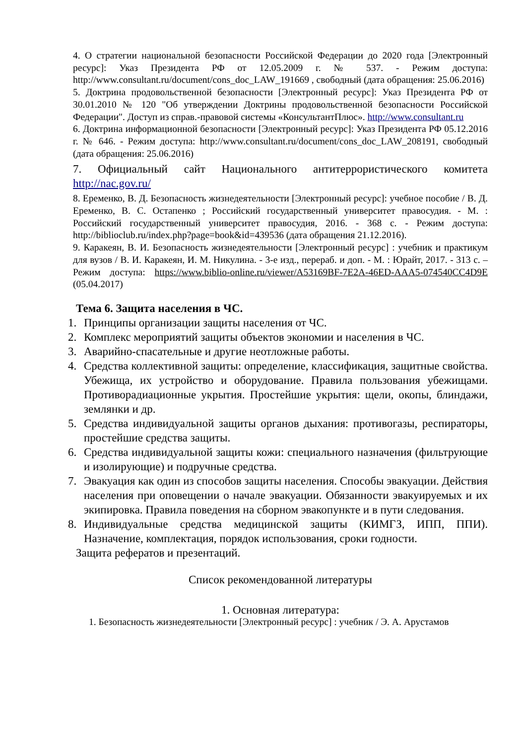4. О стратегии национальной безопасности Российской Федерации до 2020 года [Электронный ресурс]: Указ Президента РФ от 12.05.2009 г. № 537. - Режим доступа: http://www.consultant.ru/document/cons_doc_LAW_191669 , свободный (дата обращения: 25.06.2016)
5. Доктрина продовольственной безопасности [Электронный ресурс]: Указ Президента РФ от 30.01.2010 № 120 "Об утверждении Доктрины продовольственной безопасности Российской Федерации". Доступ из справ.-правовой системы «КонсультантПлюс». http://www.consultant.ru
6. Доктрина информационной безопасности [Электронный ресурс]: Указ Президента РФ 05.12.2016 г. № 646. - Режим доступа: http://www.consultant.ru/document/cons_doc_LAW_208191, свободный (дата обращения: 25.06.2016)
7. Официальный сайт Национального антитеррористического комитета http://nac.gov.ru/
8. Еременко, В. Д. Безопасность жизнедеятельности [Электронный ресурс]: учебное пособие / В. Д. Еременко, В. С. Остапенко ; Российский государственный университет правосудия. - М. : Российский государственный университет правосудия, 2016. - 368 с. - Режим доступа: http://biblioclub.ru/index.php?page=book&id=439536 (дата обращения 21.12.2016).
9. Каракеян, В. И. Безопасность жизнедеятельности [Электронный ресурс] : учебник и практикум для вузов / В. И. Каракеян, И. М. Никулина. - 3-е изд., перераб. и доп. - М. : Юрайт, 2017. - 313 с. – Режим доступа: https://www.biblio-online.ru/viewer/A53169BF-7E2A-46ED-AAA5-074540CC4D9E (05.04.2017)
Тема 6. Защита населения в ЧС.
1. Принципы организации защиты населения от ЧС.
2. Комплекс мероприятий защиты объектов экономии и населения в ЧС.
3. Аварийно-спасательные и другие неотложные работы.
4. Средства коллективной защиты: определение, классификация, защитные свойства. Убежища, их устройство и оборудование. Правила пользования убежищами. Противорадиационные укрытия. Простейшие укрытия: щели, окопы, блиндажи, землянки и др.
5. Средства индивидуальной защиты органов дыхания: противогазы, респираторы, простейшие средства защиты.
6. Средства индивидуальной защиты кожи: специального назначения (фильтрующие и изолирующие) и подручные средства.
7. Эвакуация как один из способов защиты населения. Способы эвакуации. Действия населения при оповещении о начале эвакуации. Обязанности эвакуируемых и их экипировка. Правила поведения на сборном эвакопункте и в пути следования.
8. Индивидуальные средства медицинской защиты (КИМГЗ, ИПП, ППИ). Назначение, комплектация, порядок использования, сроки годности.
Защита рефератов и презентаций.
Список рекомендованной литературы
1. Основная литература:
1. Безопасность жизнедеятельности [Электронный ресурс] : учебник / Э. А. Арустамов